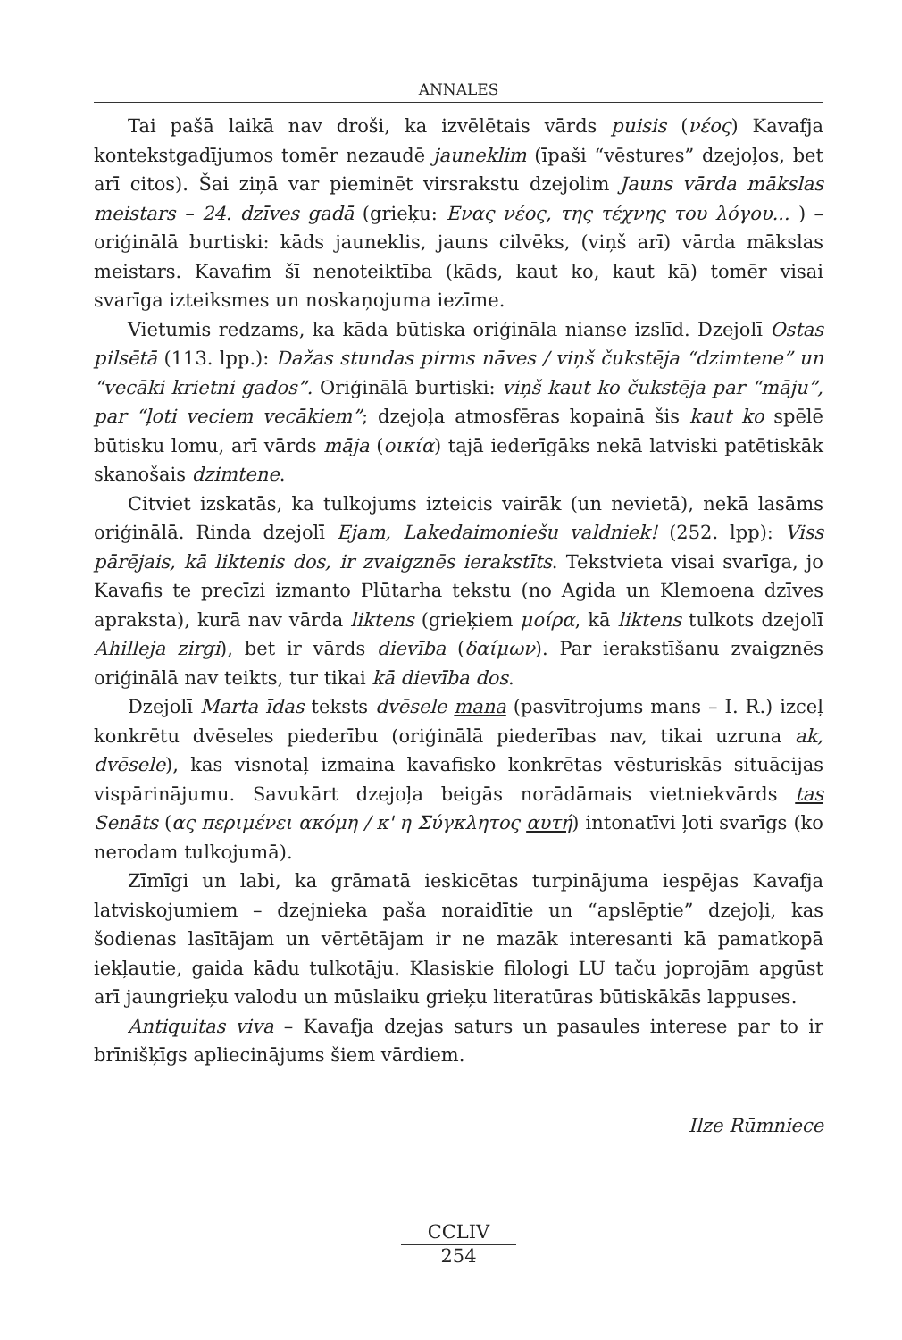ANNALES
Tai pašā laikā nav droši, ka izvēlētais vārds puisis (νέος) Kavafja kontekstgadījumos tomēr nezaudē jauneklim (īpaši “vēstures” dzejoļos, bet arī citos). Šai ziņā var pieminēt virsrakstu dzejolim Jauns vārda mākslas meistars – 24. dzīves gadā (grieķu: Ενας νέος, της τέχνης του λόγου... ) – oriģinālā burtiski: kāds jauneklis, jauns cilvēks, (viņš arī) vārda mākslas meistars. Kavafim šī nenoteiktība (kāds, kaut ko, kaut kā) tomēr visai svarīga izteiksmes un noskaņojuma iezīme.
Vietumis redzams, ka kāda būtiska oriģināla nianse izslīd. Dzejolī Ostas pilsētā (113. lpp.): Dažas stundas pirms nāves / viņš čukstēja “dzimtene” un “vecāki krietni gados”. Oriģinālā burtiski: viņš kaut ko čukstēja par “māju”, par “ļoti veciem vecākiem”; dzejoļa atmosfēras kopainā šis kaut ko spēlē būtisku lomu, arī vārds māja (οικία) tajā iederīgāks nekā latviski patētiskāk skanošais dzimtene.
Citviet izskatās, ka tulkojums izteicis vairāk (un nevietā), nekā lasāms oriģinālā. Rinda dzejolī Ejam, Lakedaimoniešu valdniek! (252. lpp): Viss pārējais, kā liktenis dos, ir zvaigznēs ierakstīts. Tekstvieta visai svarīga, jo Kavafis te precīzi izmanto Plūtarha tekstu (no Agida un Klemoena dzīves apraksta), kurā nav vārda liktens (grieķiem μοίρα, kā liktens tulkots dzejolī Ahilleja zirgi), bet ir vārds dievība (δαίμων). Par ierakstīšanu zvaigznēs oriģinālā nav teikts, tur tikai kā dievība dos.
Dzejolī Marta īdas teksts dvēsele mana (pasvītrojums mans – I. R.) izceļ konkrētu dvēseles piederību (oriģinālā piederības nav, tikai uzruna ak, dvēsele), kas visnotaļ izmaina kavafisko konkrētas vēsturiskās situācijas vispārinājumu. Savukārt dzejoļa beigās norādāmais vietniekvārds tas Senāts (ας περιμένει ακόμη / κ' η Σύγκλητος αυτή) intonatīvi ļoti svarīgs (ko nerodam tulkojumā).
Zīmīgi un labi, ka grāmatā ieskicētas turpinājuma iespējas Kavafja latviskojumiem – dzejnieka paša noraidītie un “apslēptie” dzejoļi, kas šodienas lasītājam un vērtētājam ir ne mazāk interesanti kā pamatkopā iekļautie, gaida kādu tulkotāju. Klasiskie filologi LU taču joprojām apgūst arī jaungrieķu valodu un mūslaiku grieķu literatūras būtiskākās lappuses.
Antiquitas viva – Kavafja dzejas saturs un pasaules interese par to ir brīnišķīgs apliecinājums šiem vārdiem.
Ilze Rūmniece
CCLIV
254